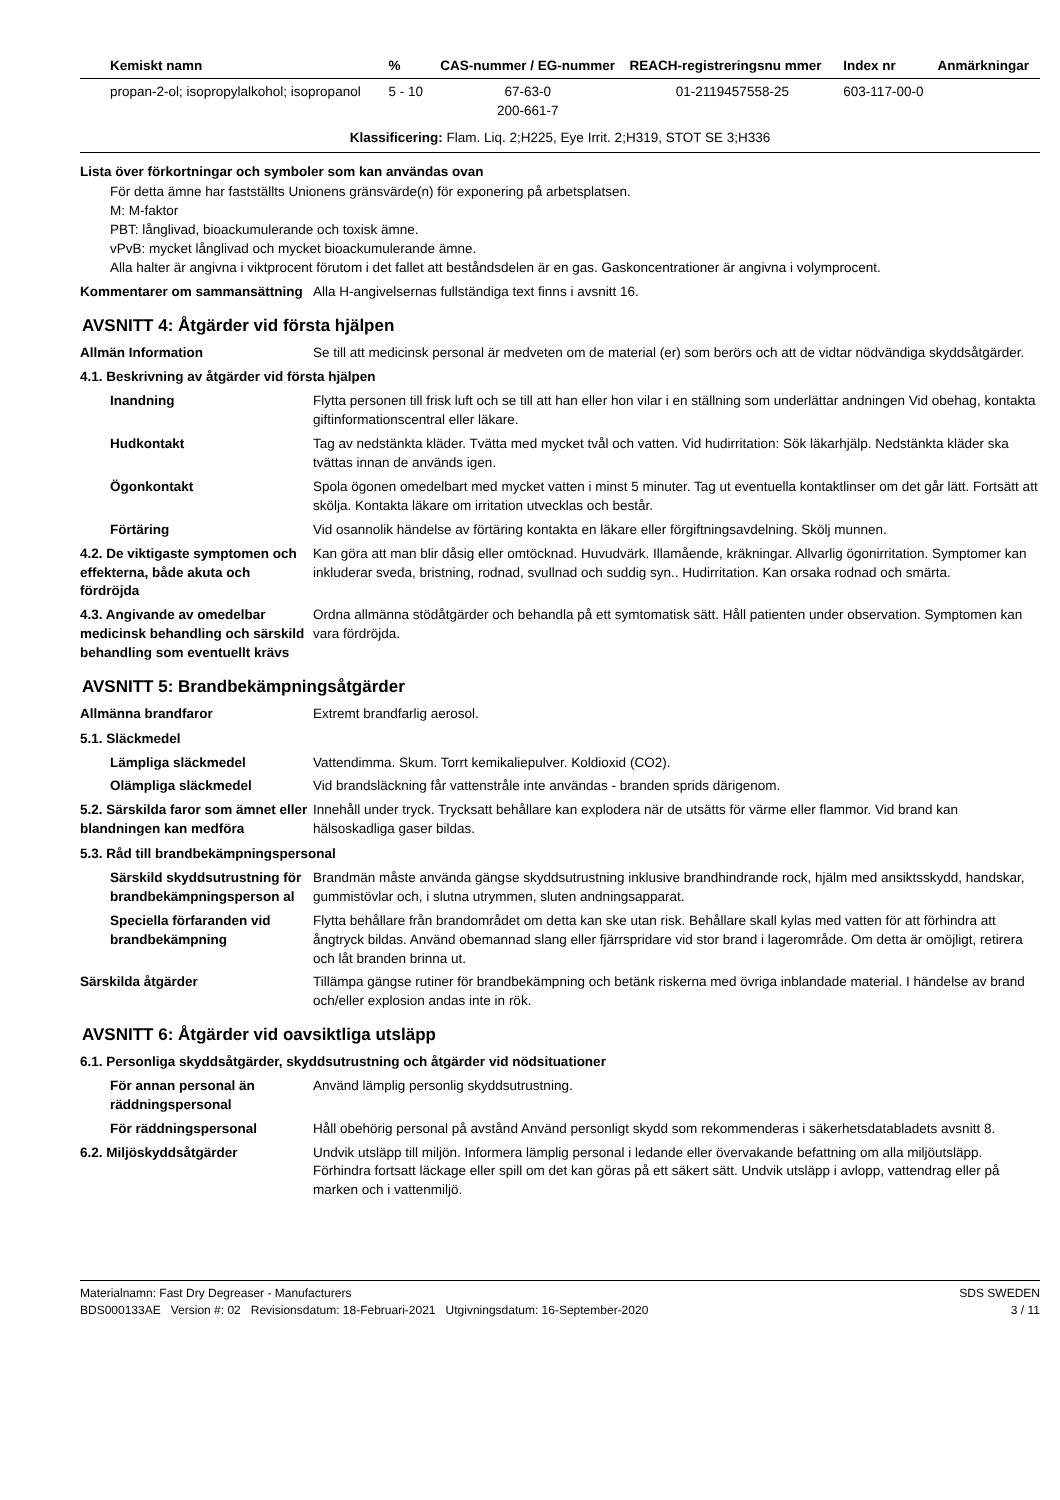| Kemiskt namn | % | CAS-nummer / EG-nummer | REACH-registreringsnu mmer | Index nr | Anmärkningar |
| --- | --- | --- | --- | --- | --- |
| propan-2-ol; isopropylalkohol; isopropanol | 5 - 10 | 67-63-0 200-661-7 | 01-2119457558-25 | 603-117-00-0 | |
| Klassificering: Flam. Liq. 2;H225, Eye Irrit. 2;H319, STOT SE 3;H336 | | | | | |
Lista över förkortningar och symboler som kan användas ovan
För detta ämne har fastställts Unionens gränsvärde(n) för exponering på arbetsplatsen.
M: M-faktor
PBT: långlivad, bioackumulerande och toxisk ämne.
vPvB: mycket långlivad och mycket bioackumulerande ämne.
Alla halter är angivna i viktprocent förutom i det fallet att beståndsdelen är en gas. Gaskoncentrationer är angivna i volymprocent.
Kommentarer om sammansättning
Alla H-angivelsernas fullständiga text finns i avsnitt 16.
AVSNITT 4: Åtgärder vid första hjälpen
Allmän Information Se till att medicinsk personal är medveten om de material (er) som berörs och att de vidtar nödvändiga skyddsåtgärder.
4.1. Beskrivning av åtgärder vid första hjälpen
Inandning Flytta personen till frisk luft och se till att han eller hon vilar i en ställning som underlättar andningen Vid obehag, kontakta giftinformationscentral eller läkare.
Hudkontakt Tag av nedstänkta kläder. Tvätta med mycket tvål och vatten. Vid hudirritation: Sök läkarhjälp. Nedstänkta kläder ska tvättas innan de används igen.
Ögonkontakt Spola ögonen omedelbart med mycket vatten i minst 5 minuter. Tag ut eventuella kontaktlinser om det går lätt. Fortsätt att skölja. Kontakta läkare om irritation utvecklas och består.
Förtäring Vid osannolik händelse av förtäring kontakta en läkare eller förgiftningsavdelning. Skölj munnen.
4.2. De viktigaste symptomen och effekterna, både akuta och fördröjda
Kan göra att man blir dåsig eller omtöcknad. Huvudvärk. Illamående, kräkningar. Allvarlig ögonirritation. Symptomer kan inkluderar sveda, bristning, rodnad, svullnad och suddig syn.. Hudirritation. Kan orsaka rodnad och smärta.
4.3. Angivande av omedelbar medicinsk behandling och särskild behandling som eventuellt krävs
Ordna allmänna stödåtgärder och behandla på ett symtomatisk sätt. Håll patienten under observation. Symptomen kan vara fördröjda.
AVSNITT 5: Brandbekämpningsåtgärder
Allmänna brandfaror Extremt brandfarlig aerosol.
5.1. Släckmedel
Lämpliga släckmedel Vattendimma. Skum. Torrt kemikaliepulver. Koldioxid (CO2).
Olämpliga släckmedel Vid brandsläckning får vattenstråle inte användas - branden sprids därigenom.
5.2. Särskilda faror som ämnet eller blandningen kan medföra
Innehåll under tryck. Trycksatt behållare kan explodera när de utsätts för värme eller flammor. Vid brand kan hälsoskadliga gaser bildas.
5.3. Råd till brandbekämpningspersonal
Särskild skyddsutrustning för brandbekämpningsperson al
Brandmän måste använda gängse skyddsutrustning inklusive brandhindrande rock, hjälm med ansiktsskydd, handskar, gummistövlar och, i slutna utrymmen, sluten andningsapparat.
Speciella förfaranden vid brandbekämpning
Flytta behållare från brandområdet om detta kan ske utan risk. Behållare skall kylas med vatten för att förhindra att ångtryck bildas. Använd obemannad slang eller fjärrspridare vid stor brand i lagerområde. Om detta är omöjligt, retirera och låt branden brinna ut.
Särskilda åtgärder Tillämpa gängse rutiner för brandbekämpning och betänk riskerna med övriga inblandade material. I händelse av brand och/eller explosion andas inte in rök.
AVSNITT 6: Åtgärder vid oavsiktliga utsläpp
6.1. Personliga skyddsåtgärder, skyddsutrustning och åtgärder vid nödsituationer
För annan personal än räddningspersonal
Använd lämplig personlig skyddsutrustning.
För räddningspersonal Håll obehörig personal på avstånd Använd personligt skydd som rekommenderas i säkerhetsdatabladets avsnitt 8.
6.2. Miljöskyddsåtgärder Undvik utsläpp till miljön. Informera lämplig personal i ledande eller övervakande befattning om alla miljöutsläpp. Förhindra fortsatt läckage eller spill om det kan göras på ett säkert sätt. Undvik utsläpp i avlopp, vattendrag eller på marken och i vattenmiljö.
Materialnamn: Fast Dry Degreaser - Manufacturers
BDS000133AE Version #: 02 Revisionsdatum: 18-Februari-2021 Utgivningsdatum: 16-September-2020
SDS SWEDEN
3 / 11